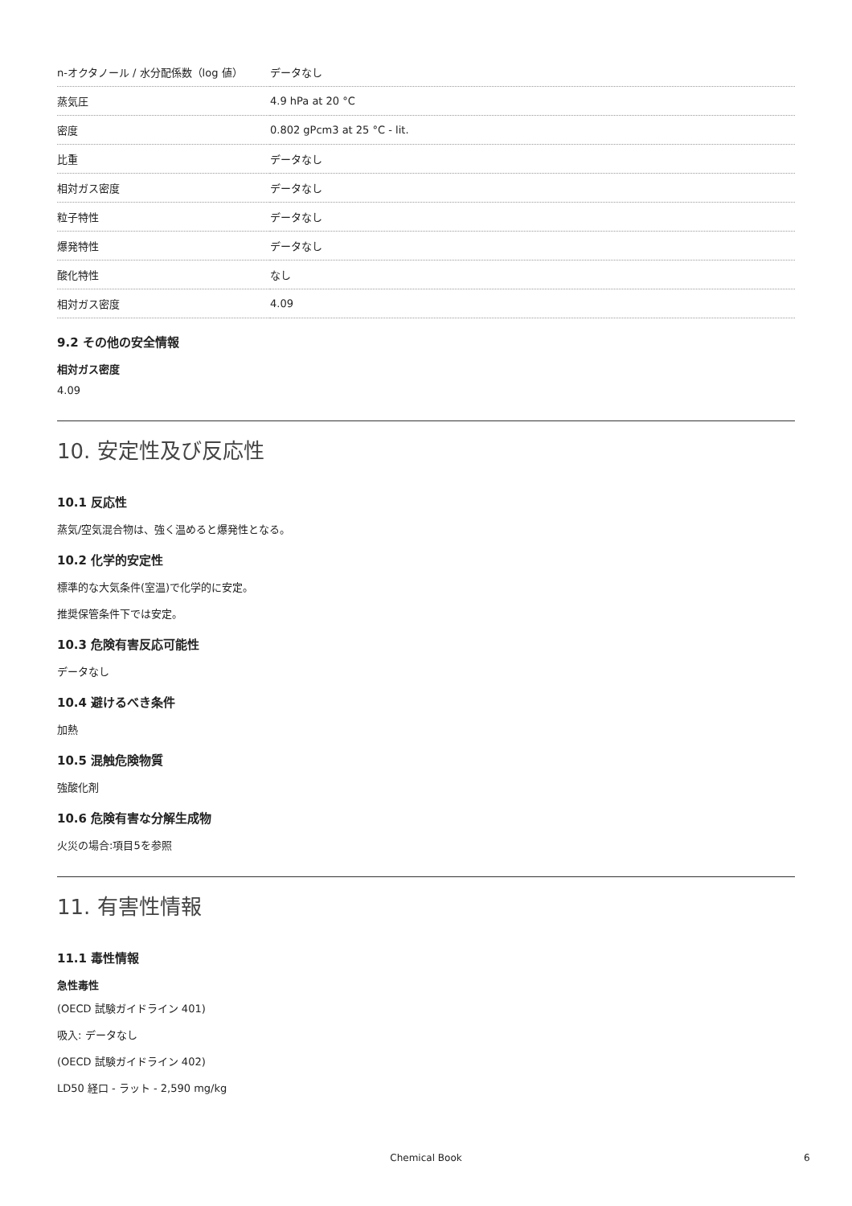| n-オクタノール / 水分配係数（log 値） | データなし |
| 蒸気圧 | 4.9 hPa at 20 °C |
| 密度 | 0.802 gPcm3 at 25 °C - lit. |
| 比重 | データなし |
| 相対ガス密度 | データなし |
| 粒子特性 | データなし |
| 爆発特性 | データなし |
| 酸化特性 | なし |
| 相対ガス密度 | 4.09 |
9.2 その他の安全情報
相対ガス密度
4.09
10. 安定性及び反応性
10.1 反応性
蒸気/空気混合物は、強く温めると爆発性となる。
10.2 化学的安定性
標準的な大気条件(室温)で化学的に安定。
推奨保管条件下では安定。
10.3 危険有害反応可能性
データなし
10.4 避けるべき条件
加熱
10.5 混触危険物質
強酸化剤
10.6 危険有害な分解生成物
火災の場合:項目5を参照
11. 有害性情報
11.1 毒性情報
急性毒性
(OECD 試験ガイドライン 401)
吸入: データなし
(OECD 試験ガイドライン 402)
LD50 経口 - ラット - 2,590 mg/kg
Chemical Book 6